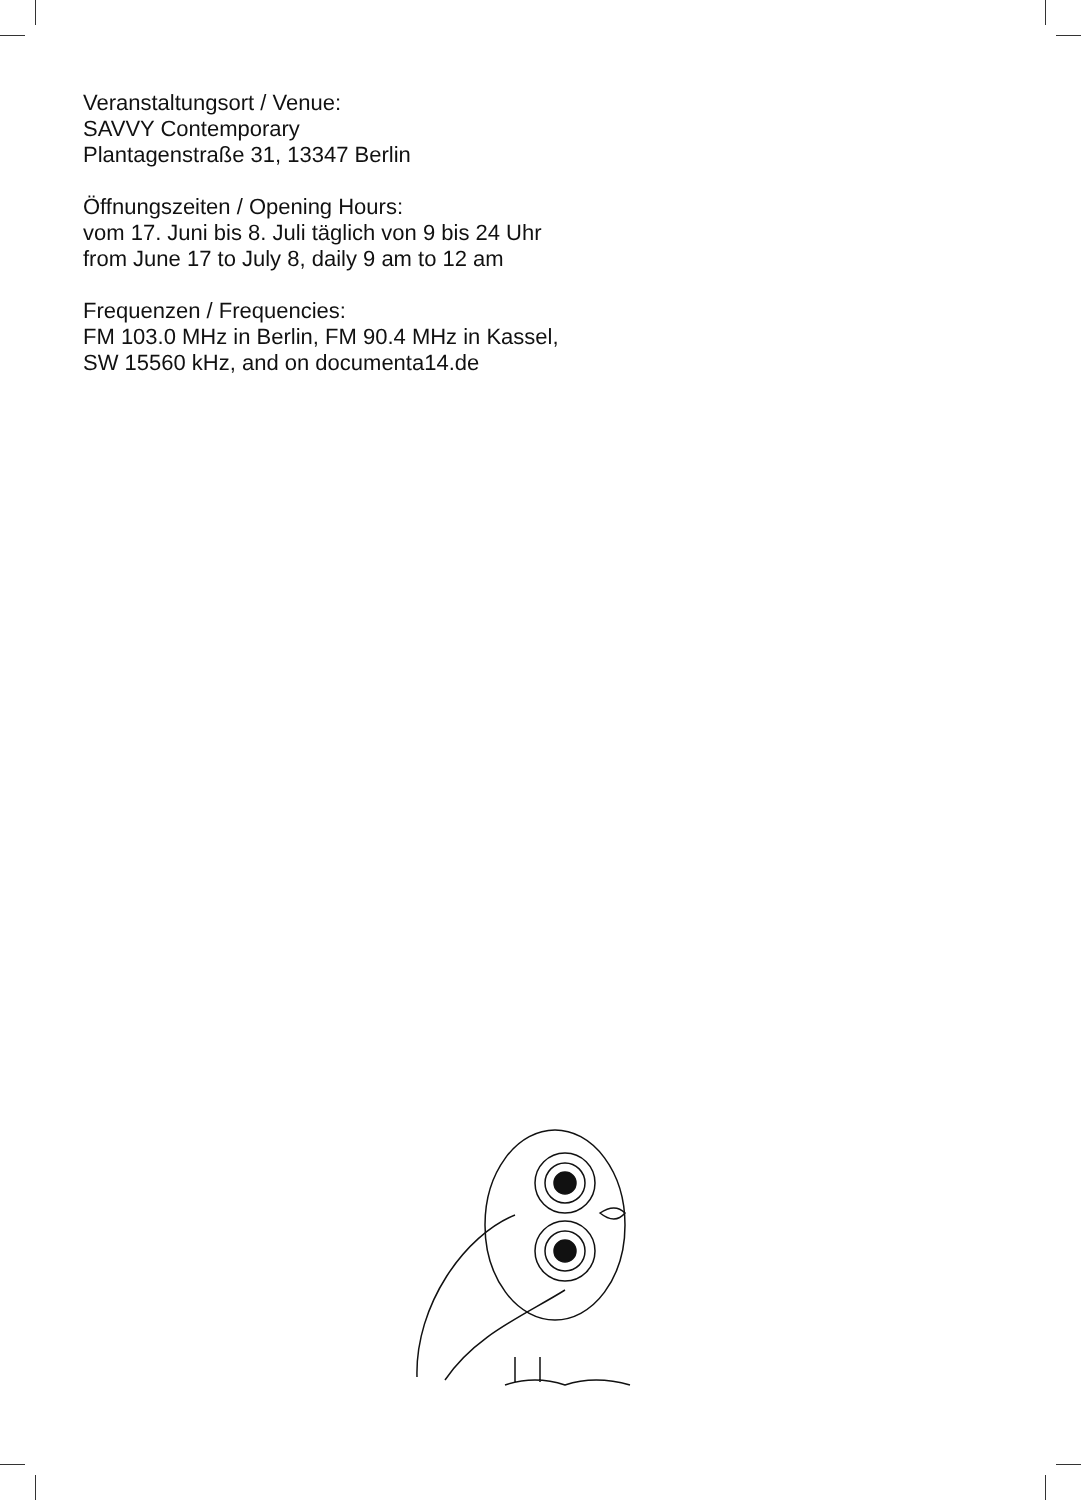Veranstaltungsort / Venue:
SAVVY Contemporary
Plantagenstraße 31, 13347 Berlin
Öffnungszeiten / Opening Hours:
vom 17. Juni bis 8. Juli täglich von 9 bis 24 Uhr
from June 17 to July 8, daily 9 am to 12 am
Frequenzen / Frequencies:
FM 103.0 MHz in Berlin, FM 90.4 MHz in Kassel,
SW 15560 kHz, and on documenta14.de